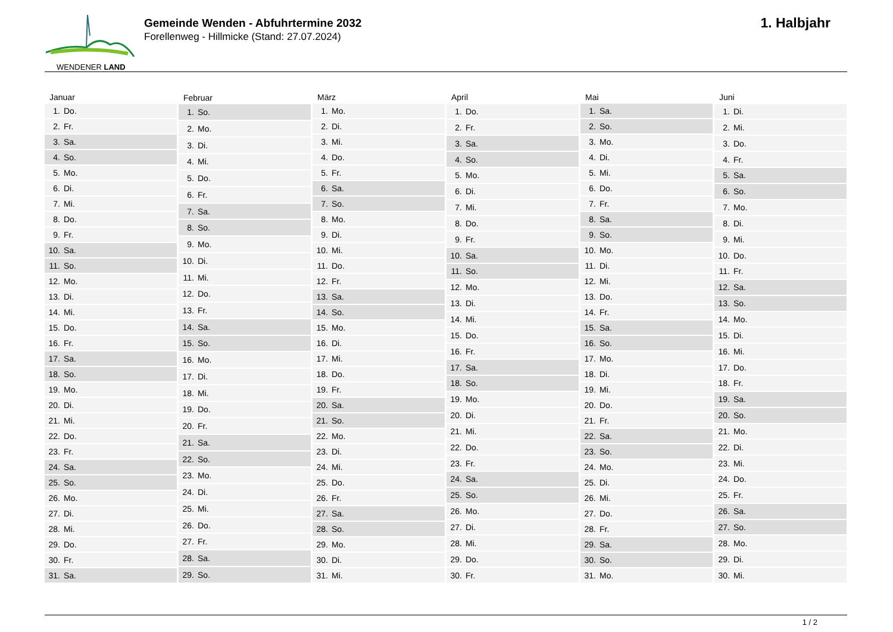WENDENER LAND
Gemeinde Wenden - Abfuhrtermine 2032
Forellenweg - Hillmicke (Stand: 27.07.2024)
1. Halbjahr
| Januar | |
| --- | --- |
| 1. | Do. |
| 2. | Fr. |
| 3. | Sa. |
| 4. | So. |
| 5. | Mo. |
| 6. | Di. |
| 7. | Mi. |
| 8. | Do. |
| 9. | Fr. |
| 10. | Sa. |
| 11. | So. |
| 12. | Mo. |
| 13. | Di. |
| 14. | Mi. |
| 15. | Do. |
| 16. | Fr. |
| 17. | Sa. |
| 18. | So. |
| 19. | Mo. |
| 20. | Di. |
| 21. | Mi. |
| 22. | Do. |
| 23. | Fr. |
| 24. | Sa. |
| 25. | So. |
| 26. | Mo. |
| 27. | Di. |
| 28. | Mi. |
| 29. | Do. |
| 30. | Fr. |
| 31. | Sa. |
| Februar | |
| --- | --- |
| 1. | So. |
| 2. | Mo. |
| 3. | Di. |
| 4. | Mi. |
| 5. | Do. |
| 6. | Fr. |
| 7. | Sa. |
| 8. | So. |
| 9. | Mo. |
| 10. | Di. |
| 11. | Mi. |
| 12. | Do. |
| 13. | Fr. |
| 14. | Sa. |
| 15. | So. |
| 16. | Mo. |
| 17. | Di. |
| 18. | Mi. |
| 19. | Do. |
| 20. | Fr. |
| 21. | Sa. |
| 22. | So. |
| 23. | Mo. |
| 24. | Di. |
| 25. | Mi. |
| 26. | Do. |
| 27. | Fr. |
| 28. | Sa. |
| 29. | So. |
| März | |
| --- | --- |
| 1. | Mo. |
| 2. | Di. |
| 3. | Mi. |
| 4. | Do. |
| 5. | Fr. |
| 6. | Sa. |
| 7. | So. |
| 8. | Mo. |
| 9. | Di. |
| 10. | Mi. |
| 11. | Do. |
| 12. | Fr. |
| 13. | Sa. |
| 14. | So. |
| 15. | Mo. |
| 16. | Di. |
| 17. | Mi. |
| 18. | Do. |
| 19. | Fr. |
| 20. | Sa. |
| 21. | So. |
| 22. | Mo. |
| 23. | Di. |
| 24. | Mi. |
| 25. | Do. |
| 26. | Fr. |
| 27. | Sa. |
| 28. | So. |
| 29. | Mo. |
| 30. | Di. |
| 31. | Mi. |
| April | |
| --- | --- |
| 1. | Do. |
| 2. | Fr. |
| 3. | Sa. |
| 4. | So. |
| 5. | Mo. |
| 6. | Di. |
| 7. | Mi. |
| 8. | Do. |
| 9. | Fr. |
| 10. | Sa. |
| 11. | So. |
| 12. | Mo. |
| 13. | Di. |
| 14. | Mi. |
| 15. | Do. |
| 16. | Fr. |
| 17. | Sa. |
| 18. | So. |
| 19. | Mo. |
| 20. | Di. |
| 21. | Mi. |
| 22. | Do. |
| 23. | Fr. |
| 24. | Sa. |
| 25. | So. |
| 26. | Mo. |
| 27. | Di. |
| 28. | Mi. |
| 29. | Do. |
| 30. | Fr. |
| Mai | |
| --- | --- |
| 1. | Sa. |
| 2. | So. |
| 3. | Mo. |
| 4. | Di. |
| 5. | Mi. |
| 6. | Do. |
| 7. | Fr. |
| 8. | Sa. |
| 9. | So. |
| 10. | Mo. |
| 11. | Di. |
| 12. | Mi. |
| 13. | Do. |
| 14. | Fr. |
| 15. | Sa. |
| 16. | So. |
| 17. | Mo. |
| 18. | Di. |
| 19. | Mi. |
| 20. | Do. |
| 21. | Fr. |
| 22. | Sa. |
| 23. | So. |
| 24. | Mo. |
| 25. | Di. |
| 26. | Mi. |
| 27. | Do. |
| 28. | Fr. |
| 29. | Sa. |
| 30. | So. |
| 31. | Mo. |
| Juni | |
| --- | --- |
| 1. | Di. |
| 2. | Mi. |
| 3. | Do. |
| 4. | Fr. |
| 5. | Sa. |
| 6. | So. |
| 7. | Mo. |
| 8. | Di. |
| 9. | Mi. |
| 10. | Do. |
| 11. | Fr. |
| 12. | Sa. |
| 13. | So. |
| 14. | Mo. |
| 15. | Di. |
| 16. | Mi. |
| 17. | Do. |
| 18. | Fr. |
| 19. | Sa. |
| 20. | So. |
| 21. | Mo. |
| 22. | Di. |
| 23. | Mi. |
| 24. | Do. |
| 25. | Fr. |
| 26. | Sa. |
| 27. | So. |
| 28. | Mo. |
| 29. | Di. |
| 30. | Mi. |
1 / 2